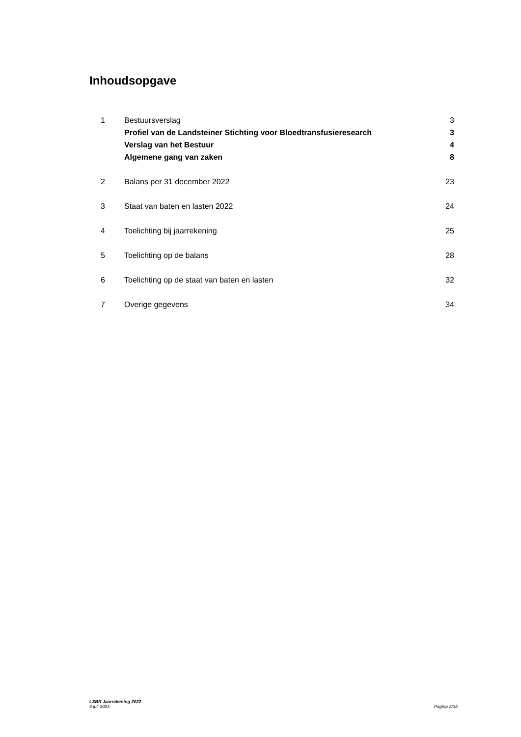Inhoudsopgave
1 Bestuursverslag 3
Profiel van de Landsteiner Stichting voor Bloedtransfusieresearch 3
Verslag van het Bestuur 4
Algemene gang van zaken 8
2 Balans per 31 december 2022 23
3 Staat van baten en lasten 2022 24
4 Toelichting bij jaarrekening 25
5 Toelichting op de balans 28
6 Toelichting op de staat van baten en lasten 32
7 Overige gegevens 34
LSBR Jaarrekening 2022
6 juli 2023
Pagina 2/35